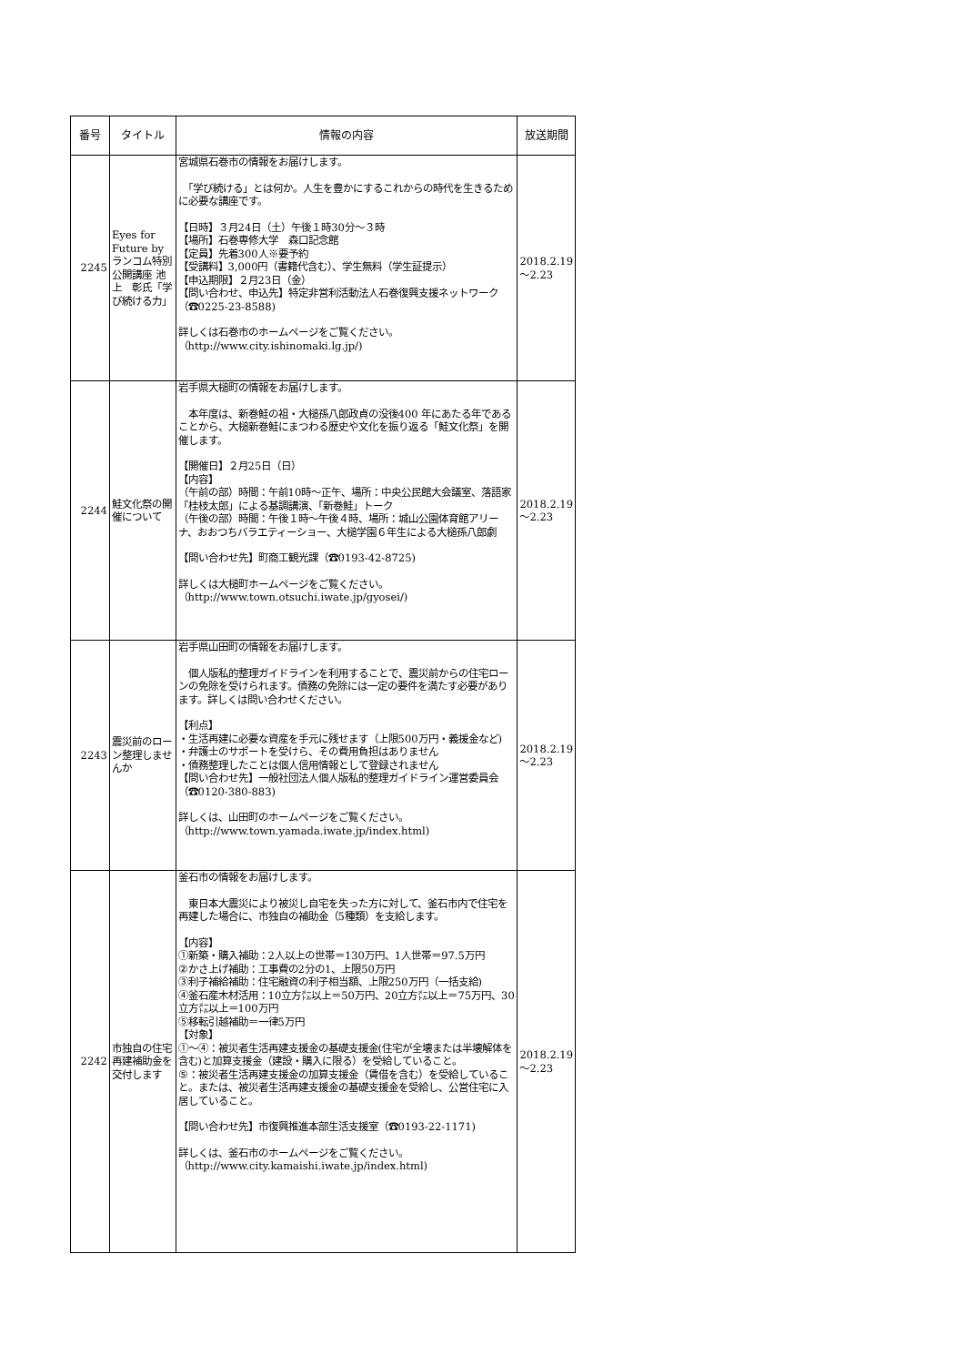| 番号 | タイトル | 情報の内容 | 放送期間 |
| --- | --- | --- | --- |
| 2245 | Eyes for Future by ランコム特別公開講座 池上 彰氏「学び続ける力」 | 宮城県石巻市の情報をお届けします。 「学び続ける」とは何か。人生を豊かにするこれからの時代を生きるために必要な講座です。 【日時】３月24日（土）午後１時30分～３時 【場所】石巻専修大学 森口記念館 【定員】先着300人※要予約 【受講料】3,000円（書籍代含む）、学生無料（学生証提示） 【申込期限】２月23日（金） 【問い合わせ、申込先】特定非営利活動法人石巻復興支援ネットワーク（☎0225-23-8588) 詳しくは石巻市のホームページをご覧ください。 （http://www.city.ishinomaki.lg.jp/) | 2018.2.19～2.23 |
| 2244 | 鮭文化祭の開催について | 岩手県大槌町の情報をお届けします。 本年度は、新巻鮭の祖・大槌孫八郎政貞の没後400 年にあたる年であることから、大槌新巻鮭にまつわる歴史や文化を振り返る「鮭文化祭」を開催します。 【開催日】２月25日（日） 【内容】 （午前の部）時間：午前10時～正午、場所：中央公民館大会議室、落語家「桂枝太郎」による基調講演、「新巻鮭」トーク （午後の部）時間：午後１時～午後４時、場所：城山公園体育館アリーナ、おおつちバラエティーショー、大槌学園６年生による大槌孫八郎劇 【問い合わせ先】町商工観光課（☎0193-42-8725) 詳しくは大槌町ホームページをご覧ください。 （http://www.town.otsuchi.iwate.jp/gyosei/) | 2018.2.19～2.23 |
| 2243 | 震災前のローン整理しませんか | 岩手県山田町の情報をお届けします。 個人版私的整理ガイドラインを利用することで、震災前からの住宅ローンの免除を受けられます。債務の免除には一定の要件を満たす必要があります。詳しくは問い合わせください。 【利点】 ・生活再建に必要な資産を手元に残せます（上限500万円・義援金など) ・弁護士のサポートを受けら、その費用負担はありません ・債務整理したことは個人信用情報として登録されません 【問い合わせ先】一般社団法人個人版私的整理ガイドライン運営委員会（☎0120-380-883) 詳しくは、山田町のホームページをご覧ください。 （http://www.town.yamada.iwate.jp/index.html) | 2018.2.19～2.23 |
| 2242 | 市独自の住宅再建補助金を交付します | 釜石市の情報をお届けします。 東日本大震災により被災し自宅を失った方に対して、釜石市内で住宅を再建した場合に、市独自の補助金（5種類）を支給します。 【内容】 ①新築・購入補助：2人以上の世帯＝130万円、1人世帯＝97.5万円 ②かさ上げ補助：工事費の2分の1、上限50万円 ③利子補給補助：住宅融資の利子相当額、上限250万円（一括支給) ④釜石産木材活用：10立方㍍以上＝50万円、20立方㍍以上＝75万円、30立方㍍以上＝100万円 ⑤移転引越補助＝一律5万円 【対象】 ①～④：被災者生活再建支援金の基礎支援金(住宅が全壊または半壊解体を含む)と加算支援金（建設・購入に限る）を受給していること。 ⑤：被災者生活再建支援金の加算支援金（賃借を含む）を受給していること。または、被災者生活再建支援金の基礎支援金を受給し、公営住宅に入居していること。 【問い合わせ先】市復興推進本部生活支援室（☎0193-22-1171) 詳しくは、釜石市のホームページをご覧ください。 （http://www.city.kamaishi.iwate.jp/index.html) | 2018.2.19～2.23 |